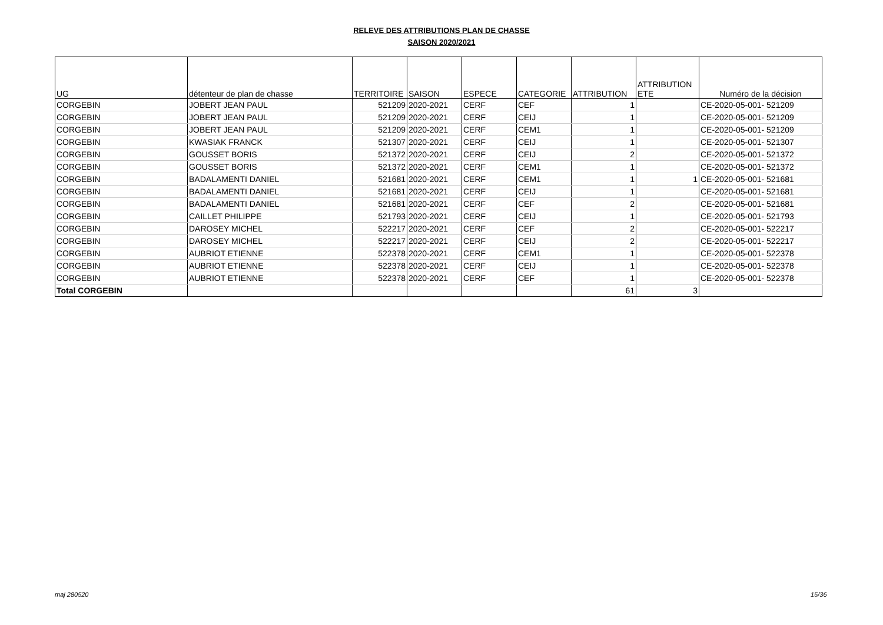RELEVE DES ATTRIBUTIONS PLAN DE CHASSE
SAISON 2020/2021
| UG | détenteur de plan de chasse | TERRITOIRE | SAISON | ESPECE | CATEGORIE | ATTRIBUTION | ATTRIBUTION ETE | Numéro de la décision |
| --- | --- | --- | --- | --- | --- | --- | --- | --- |
| CORGEBIN | JOBERT JEAN PAUL | 521209 | 2020-2021 | CERF | CEF | 1 | | CE-2020-05-001- 521209 |
| CORGEBIN | JOBERT JEAN PAUL | 521209 | 2020-2021 | CERF | CEIJ | 1 | | CE-2020-05-001- 521209 |
| CORGEBIN | JOBERT JEAN PAUL | 521209 | 2020-2021 | CERF | CEM1 | 1 | | CE-2020-05-001- 521209 |
| CORGEBIN | KWASIAK FRANCK | 521307 | 2020-2021 | CERF | CEIJ | 1 | | CE-2020-05-001- 521307 |
| CORGEBIN | GOUSSET BORIS | 521372 | 2020-2021 | CERF | CEIJ | 2 | | CE-2020-05-001- 521372 |
| CORGEBIN | GOUSSET BORIS | 521372 | 2020-2021 | CERF | CEM1 | 1 | | CE-2020-05-001- 521372 |
| CORGEBIN | BADALAMENTI DANIEL | 521681 | 2020-2021 | CERF | CEM1 | 1 | 1 | CE-2020-05-001- 521681 |
| CORGEBIN | BADALAMENTI DANIEL | 521681 | 2020-2021 | CERF | CEIJ | 1 | | CE-2020-05-001- 521681 |
| CORGEBIN | BADALAMENTI DANIEL | 521681 | 2020-2021 | CERF | CEF | 2 | | CE-2020-05-001- 521681 |
| CORGEBIN | CAILLET PHILIPPE | 521793 | 2020-2021 | CERF | CEIJ | 1 | | CE-2020-05-001- 521793 |
| CORGEBIN | DAROSEY MICHEL | 522217 | 2020-2021 | CERF | CEF | 2 | | CE-2020-05-001- 522217 |
| CORGEBIN | DAROSEY MICHEL | 522217 | 2020-2021 | CERF | CEIJ | 2 | | CE-2020-05-001- 522217 |
| CORGEBIN | AUBRIOT ETIENNE | 522378 | 2020-2021 | CERF | CEM1 | 1 | | CE-2020-05-001- 522378 |
| CORGEBIN | AUBRIOT ETIENNE | 522378 | 2020-2021 | CERF | CEIJ | 1 | | CE-2020-05-001- 522378 |
| CORGEBIN | AUBRIOT ETIENNE | 522378 | 2020-2021 | CERF | CEF | 1 | | CE-2020-05-001- 522378 |
| Total CORGEBIN | | | | | | 61 | 3 | |
maj 280520 15/36